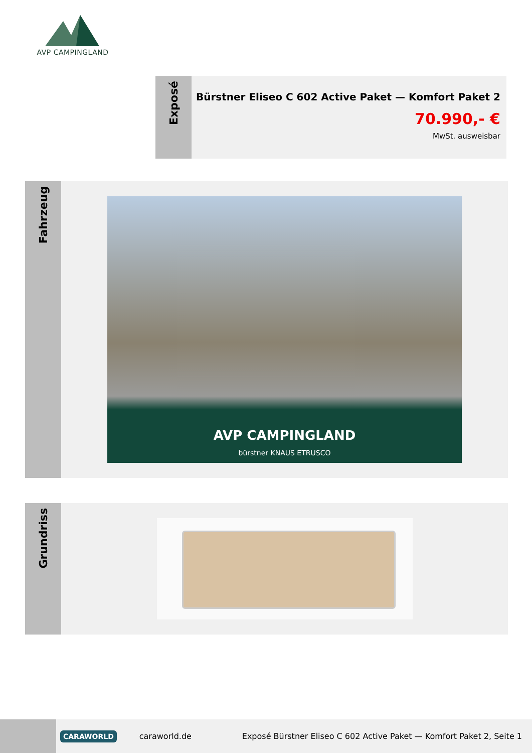AVP CAMPINGLAND
Exposé
Bürstner Eliseo C 602 Active Paket — Komfort Paket 2
70.990,- €
MwSt. ausweisbar
Fahrzeug
AVP CAMPINGLAND
bürstner KNAUS ETRUSCO
Grundriss
CARAWORLD
caraworld.de
Exposé Bürstner Eliseo C 602 Active Paket — Komfort Paket 2, Seite 1